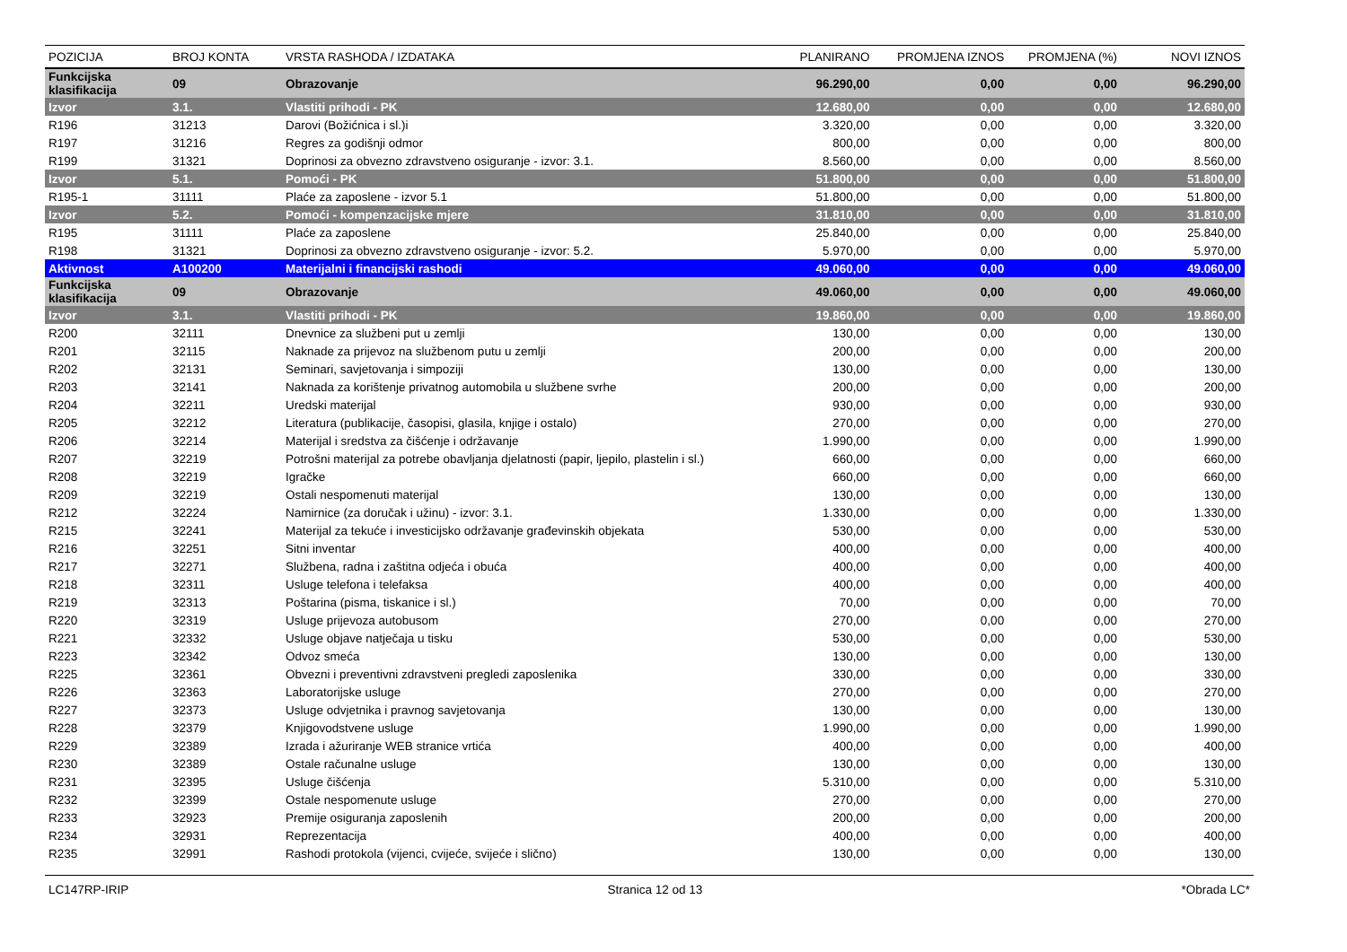| POZICIJA | BROJ KONTA | VRSTA RASHODA / IZDATAKA | PLANIRANO | PROMJENA IZNOS | PROMJENA (%) | NOVI IZNOS |
| --- | --- | --- | --- | --- | --- | --- |
| Funkcijska klasifikacija | 09 | Obrazovanje | 96.290,00 | 0,00 | 0,00 | 96.290,00 |
| Izvor | 3.1. | Vlastiti prihodi - PK | 12.680,00 | 0,00 | 0,00 | 12.680,00 |
| R196 | 31213 | Darovi (Božićnica i sl.)i | 3.320,00 | 0,00 | 0,00 | 3.320,00 |
| R197 | 31216 | Regres za godišnji odmor | 800,00 | 0,00 | 0,00 | 800,00 |
| R199 | 31321 | Doprinosi za obvezno zdravstveno osiguranje - izvor: 3.1. | 8.560,00 | 0,00 | 0,00 | 8.560,00 |
| Izvor | 5.1. | Pomoći - PK | 51.800,00 | 0,00 | 0,00 | 51.800,00 |
| R195-1 | 31111 | Plaće za zaposlene - izvor 5.1 | 51.800,00 | 0,00 | 0,00 | 51.800,00 |
| Izvor | 5.2. | Pomoći - kompenzacijske mjere | 31.810,00 | 0,00 | 0,00 | 31.810,00 |
| R195 | 31111 | Plaće za zaposlene | 25.840,00 | 0,00 | 0,00 | 25.840,00 |
| R198 | 31321 | Doprinosi za obvezno zdravstveno osiguranje - izvor: 5.2. | 5.970,00 | 0,00 | 0,00 | 5.970,00 |
| Aktivnost | A100200 | Materijalni i financijski rashodi | 49.060,00 | 0,00 | 0,00 | 49.060,00 |
| Funkcijska klasifikacija | 09 | Obrazovanje | 49.060,00 | 0,00 | 0,00 | 49.060,00 |
| Izvor | 3.1. | Vlastiti prihodi - PK | 19.860,00 | 0,00 | 0,00 | 19.860,00 |
| R200 | 32111 | Dnevnice za službeni put u zemlji | 130,00 | 0,00 | 0,00 | 130,00 |
| R201 | 32115 | Naknade za prijevoz na službenom putu u zemlji | 200,00 | 0,00 | 0,00 | 200,00 |
| R202 | 32131 | Seminari, savjetovanja i simpoziji | 130,00 | 0,00 | 0,00 | 130,00 |
| R203 | 32141 | Naknada za korištenje privatnog automobila u službene svrhe | 200,00 | 0,00 | 0,00 | 200,00 |
| R204 | 32211 | Uredski materijal | 930,00 | 0,00 | 0,00 | 930,00 |
| R205 | 32212 | Literatura (publikacije, časopisi, glasila, knjige i ostalo) | 270,00 | 0,00 | 0,00 | 270,00 |
| R206 | 32214 | Materijal i sredstva za čišćenje i održavanje | 1.990,00 | 0,00 | 0,00 | 1.990,00 |
| R207 | 32219 | Potrošni materijal za potrebe obavljanja djelatnosti (papir, ljepilo, plastelin i sl.) | 660,00 | 0,00 | 0,00 | 660,00 |
| R208 | 32219 | Igračke | 660,00 | 0,00 | 0,00 | 660,00 |
| R209 | 32219 | Ostali nespomenuti materijal | 130,00 | 0,00 | 0,00 | 130,00 |
| R212 | 32224 | Namirnice (za doručak i užinu) - izvor: 3.1. | 1.330,00 | 0,00 | 0,00 | 1.330,00 |
| R215 | 32241 | Materijal za tekuće i investicijsko održavanje građevinskih objekata | 530,00 | 0,00 | 0,00 | 530,00 |
| R216 | 32251 | Sitni inventar | 400,00 | 0,00 | 0,00 | 400,00 |
| R217 | 32271 | Službena, radna i zaštitna odjeća i obuća | 400,00 | 0,00 | 0,00 | 400,00 |
| R218 | 32311 | Usluge telefona i telefaksa | 400,00 | 0,00 | 0,00 | 400,00 |
| R219 | 32313 | Poštarina (pisma, tiskanice i sl.) | 70,00 | 0,00 | 0,00 | 70,00 |
| R220 | 32319 | Usluge prijevoza autobusom | 270,00 | 0,00 | 0,00 | 270,00 |
| R221 | 32332 | Usluge objave natječaja u tisku | 530,00 | 0,00 | 0,00 | 530,00 |
| R223 | 32342 | Odvoz smeća | 130,00 | 0,00 | 0,00 | 130,00 |
| R225 | 32361 | Obvezni i preventivni zdravstveni pregledi zaposlenika | 330,00 | 0,00 | 0,00 | 330,00 |
| R226 | 32363 | Laboratorijske usluge | 270,00 | 0,00 | 0,00 | 270,00 |
| R227 | 32373 | Usluge odvjetnika i pravnog savjetovanja | 130,00 | 0,00 | 0,00 | 130,00 |
| R228 | 32379 | Knjigovodstvene usluge | 1.990,00 | 0,00 | 0,00 | 1.990,00 |
| R229 | 32389 | Izrada i ažuriranje WEB stranice vrtića | 400,00 | 0,00 | 0,00 | 400,00 |
| R230 | 32389 | Ostale računalne usluge | 130,00 | 0,00 | 0,00 | 130,00 |
| R231 | 32395 | Usluge čišćenja | 5.310,00 | 0,00 | 0,00 | 5.310,00 |
| R232 | 32399 | Ostale nespomenute usluge | 270,00 | 0,00 | 0,00 | 270,00 |
| R233 | 32923 | Premije osiguranja zaposlenih | 200,00 | 0,00 | 0,00 | 200,00 |
| R234 | 32931 | Reprezentacija | 400,00 | 0,00 | 0,00 | 400,00 |
| R235 | 32991 | Rashodi protokola (vijenci, cvijeće, svijeće i slično) | 130,00 | 0,00 | 0,00 | 130,00 |
LC147RP-IRIP Stranica 12 od 13 *Obrada LC*